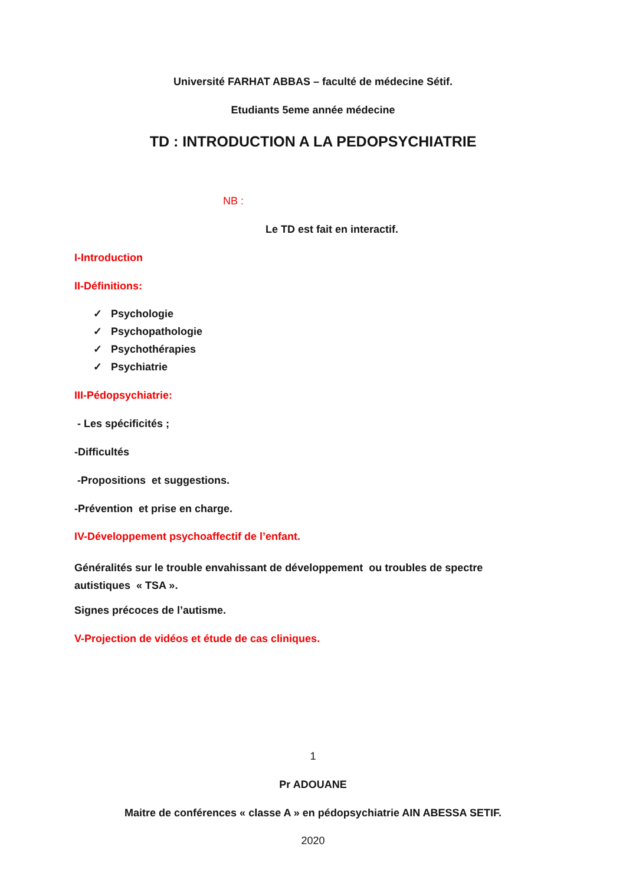Université FARHAT ABBAS – faculté de médecine Sétif.
Etudiants 5eme année médecine
TD : INTRODUCTION A LA PEDOPSYCHIATRIE
NB :
Le TD est fait en interactif.
I-Introduction
II-Définitions:
✓ Psychologie
✓ Psychopathologie
✓ Psychothérapies
✓ Psychiatrie
III-Pédopsychiatrie:
- Les spécificités ;
-Difficultés
-Propositions et suggestions.
-Prévention et prise en charge.
IV-Développement psychoaffectif de l’enfant.
Généralités sur le trouble envahissant de développement ou troubles de spectre
autistiques « TSA ».
Signes précoces de l’autisme.
V-Projection de vidéos et étude de cas cliniques.
1
Pr ADOUANE
Maitre de conférences « classe A » en pédopsychiatrie AIN ABESSA SETIF.
2020